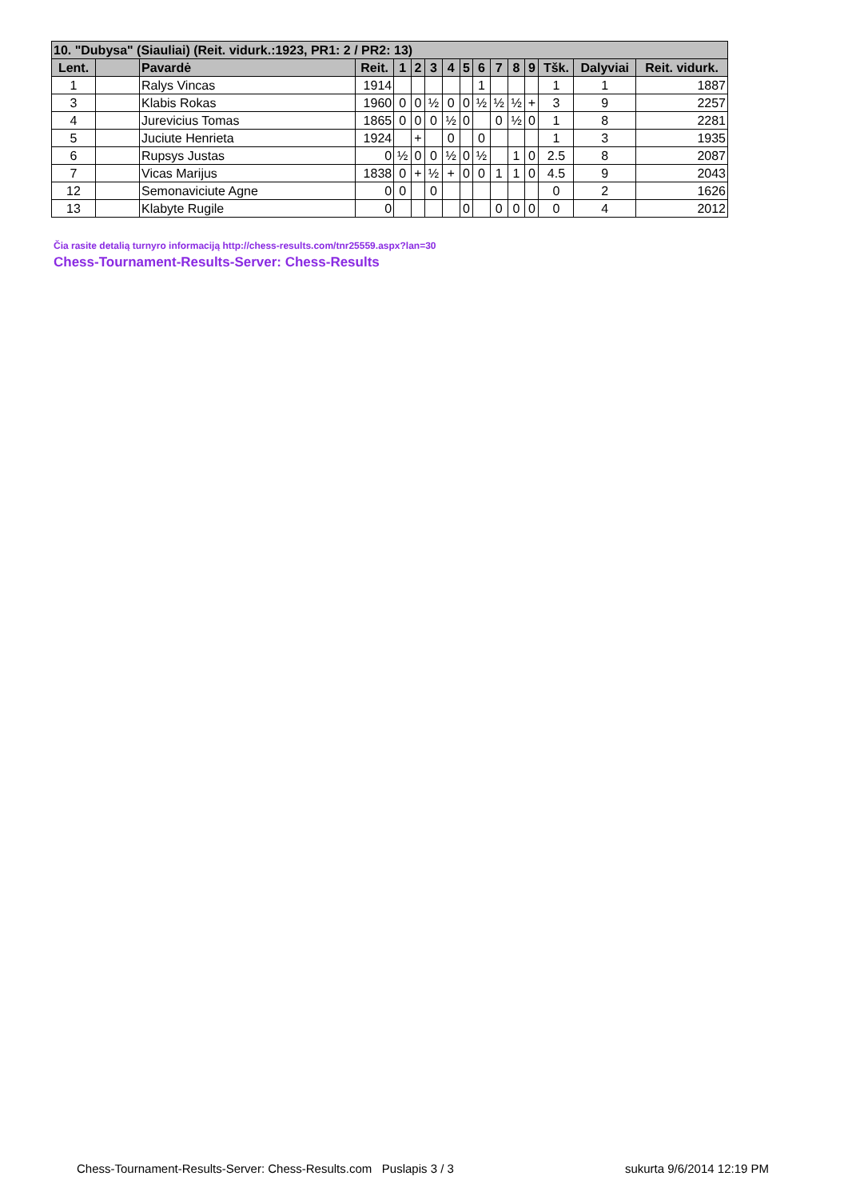| 10. "Dubysa" (Siauliai) (Reit. vidurk.:1923, PR1: 2 / PR2: 13) | | | | | | | | | | | | | | | |
| --- | --- | --- | --- | --- | --- | --- | --- | --- | --- | --- | --- | --- | --- | --- | --- |
| Lent. | | Pavardė | Reit. | 1 | 2 | 3 | 4 | 5 | 6 | 7 | 8 | 9 | Tšk. | Dalyviai | Reit. vidurk. |
| 1 | | Ralys Vincas | 1914 | | | | | | 1 | | | | 1 | 1 | 1887 |
| 3 | | Klabis Rokas | 1960 | 0 | 0 | ½ | 0 | 0 | ½ | ½ | ½ | + | 3 | 9 | 2257 |
| 4 | | Jurevicius Tomas | 1865 | 0 | 0 | 0 | ½ | 0 | | 0 | ½ | 0 | 1 | 8 | 2281 |
| 5 | | Juciute Henrieta | 1924 | | + | | 0 | | 0 | | | | 1 | 3 | 1935 |
| 6 | | Rupsys Justas | 0 | ½ | 0 | 0 | ½ | 0 | ½ | | 1 | 0 | 2.5 | 8 | 2087 |
| 7 | | Vicas Marijus | 1838 | 0 | + | ½ | + | 0 | 0 | 1 | 1 | 0 | 4.5 | 9 | 2043 |
| 12 | | Semonaviciute Agne | 0 | 0 | | 0 | | | | | | | 0 | 2 | 1626 |
| 13 | | Klabyte Rugile | 0 | | | | | 0 | | 0 | 0 | 0 | 0 | 4 | 2012 |
Čia rasite detalią turnyro informaciją http://chess-results.com/tnr25559.aspx?lan=30
Chess-Tournament-Results-Server: Chess-Results
Chess-Tournament-Results-Server: Chess-Results.com Puslapis 3 / 3 sukurta 9/6/2014 12:19 PM